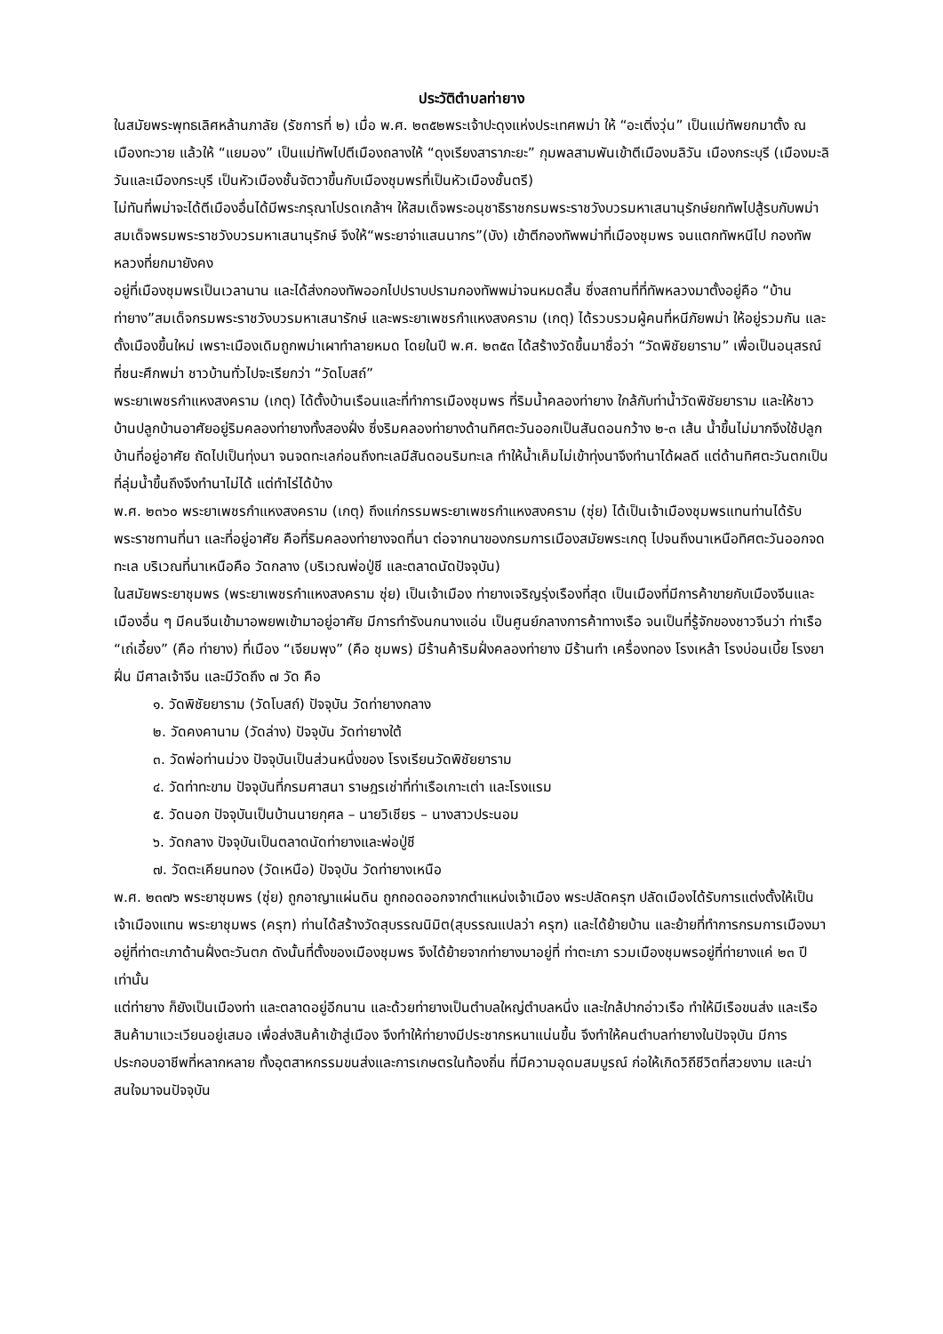ประวัติตำบลท่ายาง
ในสมัยพระพุทธเลิศหล้านภาลัย (รัชการที่ ๒) เมื่อ พ.ศ. ๒๓๕๒พระเจ้าปะดุงแห่งประเทศพม่า ให้ “อะเติ่งวุ่น” เป็นแม่ทัพยกมาตั้ง ณ เมืองทะวาย แล้วให้ “แยมอง” เป็นแม่ทัพไปตีเมืองถลางให้ “ดุงเรียงสาราภะยะ” กุมพลสามพันเข้าตีเมืองมลิวัน เมืองกระบุรี (เมืองมะลิวันและเมืองกระบุรี เป็นหัวเมืองชั้นจัตวาขึ้นกับเมืองชุมพรที่เป็นหัวเมืองชั้นตรี)
ไม่ทันที่พม่าจะได้ตีเมืองอื่นได้มีพระกรุณาโปรดเกล้าฯ ให้สมเด็จพระอนุชาธิราชกรมพระราชวังบวรมหาเสนานุรักษ์ยกทัพไปสู้รบกับพม่า สมเด็จพรมพระราชวังบวรมหาเสนานุรักษ์ จึงให้“พระยาจ่าแสนนากร”(บัง) เข้าตีกองทัพพม่าที่เมืองชุมพร จนแตกทัพหนีไป กองทัพหลวงที่ยกมายังคง
อยู่ที่เมืองชุมพรเป็นเวลานาน และได้ส่งกองทัพออกไปปราบปรามกองทัพพม่าจนหมดสิ้น ซึ่งสถานที่ที่ทัพหลวงมาตั้งอยู่คือ “บ้านท่ายาง”สมเด็จกรมพระราชวังบวรมหาเสนารักษ์ และพระยาเพชรกำแหงสงคราม (เกตุ) ได้รวบรวมผู้คนที่หนีภัยพม่า ให้อยู่รวมกัน และตั้งเมืองขึ้นใหม่ เพราะเมืองเดิมถูกพม่าเผาทำลายหมด โดยในปี พ.ศ. ๒๓๕๓ ได้สร้างวัดขึ้นมาชื่อว่า “วัดพิชัยยาราม” เพื่อเป็นอนุสรณ์ที่ชนะศึกพม่า ชาวบ้านทั่วไปจะเรียกว่า “วัดโบสถ์”
พระยาเพชรกำแหงสงคราม (เกตุ) ได้ตั้งบ้านเรือนและที่ทำการเมืองชุมพร ที่ริมน้ำคลองท่ายาง ใกล้กับท่าน้ำวัดพิชัยยาราม และให้ชาวบ้านปลูกบ้านอาศัยอยู่ริมคลองท่ายางทั้งสองฝั่ง ซึ่งริมคลองท่ายางด้านทิศตะวันออกเป็นสันดอนกว้าง ๒-๓ เส้น น้ำขึ้นไม่มากจึงใช้ปลูกบ้านที่อยู่อาศัย ถัดไปเป็นทุ่งนา จนจดทะเลก่อนถึงทะเลมีสันดอนริมทะเล ทำให้น้ำเค็มไม่เข้าทุ่งนาจึงทำนาได้ผลดี แต่ด้านทิศตะวันตกเป็นที่ลุ่มน้ำขึ้นถึงจึงทำนาไม่ได้ แต่ทำไร่ได้บ้าง
พ.ศ. ๒๓๖๐ พระยาเพชรกำแหงสงคราม (เกตุ) ถึงแก่กรรมพระยาเพชรกำแหงสงคราม (ซุ่ย) ได้เป็นเจ้าเมืองชุมพรแทนท่านได้รับพระราชทานที่นา และที่อยู่อาศัย คือที่ริมคลองท่ายางจดที่นา ต่อจากนาของกรมการเมืองสมัยพระเกตุ ไปจนถึงนาเหนือทิศตะวันออกจดทะเล บริเวณที่นาเหนือคือ วัดกลาง (บริเวณพ่อปู่ชี และตลาดนัดปัจจุบัน)
ในสมัยพระยาชุมพร (พระยาเพชรกำแหงสงคราม ซุ่ย) เป็นเจ้าเมือง ท่ายางเจริญรุ่งเรืองที่สุด เป็นเมืองที่มีการค้าขายกับเมืองจีนและเมืองอื่น ๆ มีคนจีนเข้ามาอพยพเข้ามาอยู่อาศัย มีการทำรังนกนางแอ่น เป็นศูนย์กลางการค้าทางเรือ จนเป็นที่รู้จักของชาวจีนว่า ท่าเรือ “เถ่เอี้ยง” (คือ ท่ายาง) ที่เมือง “เจียมพุง” (คือ ชุมพร) มีร้านค้าริมฝั่งคลองท่ายาง มีร้านทำ เครื่องทอง โรงเหล้า โรงบ่อนเบี้ย โรงยาฝิ่น มีศาลเจ้าจีน และมีวัดถึง ๗ วัด คือ
๑. วัดพิชัยยาราม (วัดโบสถ์) ปัจจุบัน วัดท่ายางกลาง
๒. วัดคงคานาม (วัดล่าง) ปัจจุบัน วัดท่ายางใต้
๓. วัดพ่อท่านม่วง ปัจจุบันเป็นส่วนหนึ่งของ โรงเรียนวัดพิชัยยาราม
๔. วัดท่าทะขาม ปัจจุบันที่กรมศาสนา ราษฎรเช่าที่ท่าเรือเกาะเต่า และโรงแรม
๕. วัดนอก ปัจจุบันเป็นบ้านนายกุศล – นายวิเชียร – นางสาวประนอม
๖. วัดกลาง ปัจจุบันเป็นตลาดนัดท่ายางและพ่อปู่ชี
๗. วัดตะเคียนทอง (วัดเหนือ) ปัจจุบัน วัดท่ายางเหนือ
พ.ศ. ๒๓๗๖ พระยาชุมพร (ซุ่ย) ถูกอาญาแผ่นดิน ถูกถอดออกจากตำแหน่งเจ้าเมือง พระปลัดครุฑ ปลัดเมืองได้รับการแต่งตั้งให้เป็นเจ้าเมืองแทน พระยาชุมพร (ครุฑ) ท่านได้สร้างวัดสุบรรณนิมิต(สุบรรณแปลว่า ครุฑ) และได้ย้ายบ้าน และย้ายที่ทำการกรมการเมืองมาอยู่ที่ท่าตะเภาด้านฝั่งตะวันตก ดังนั้นที่ตั้งของเมืองชุมพร จึงได้ย้ายจากท่ายางมาอยู่ที่ ท่าตะเภา รวมเมืองชุมพรอยู่ที่ท่ายางแค่ ๒๓ ปีเท่านั้น
แต่ท่ายาง ก็ยังเป็นเมืองท่า และตลาดอยู่อีกนาน และด้วยท่ายางเป็นตำบลใหญ่ตำบลหนึ่ง และใกล้ปากอ่าวเรือ ทำให้มีเรือขนส่ง และเรือสินค้ามาแวะเวียนอยู่เสมอ เพื่อส่งสินค้าเข้าสู่เมือง จึงทำให้ท่ายางมีประชากรหนาแน่นขึ้น จึงทำให้คนตำบลท่ายางในปัจจุบัน มีการประกอบอาชีพที่หลากหลาย ทั้งอุตสาหกรรมขนส่งและการเกษตรในท้องถิ่น ที่มีความอุดมสมบูรณ์ ก่อให้เกิดวิถีชีวิตที่สวยงาม และน่าสนใจมาจนปัจจุบัน